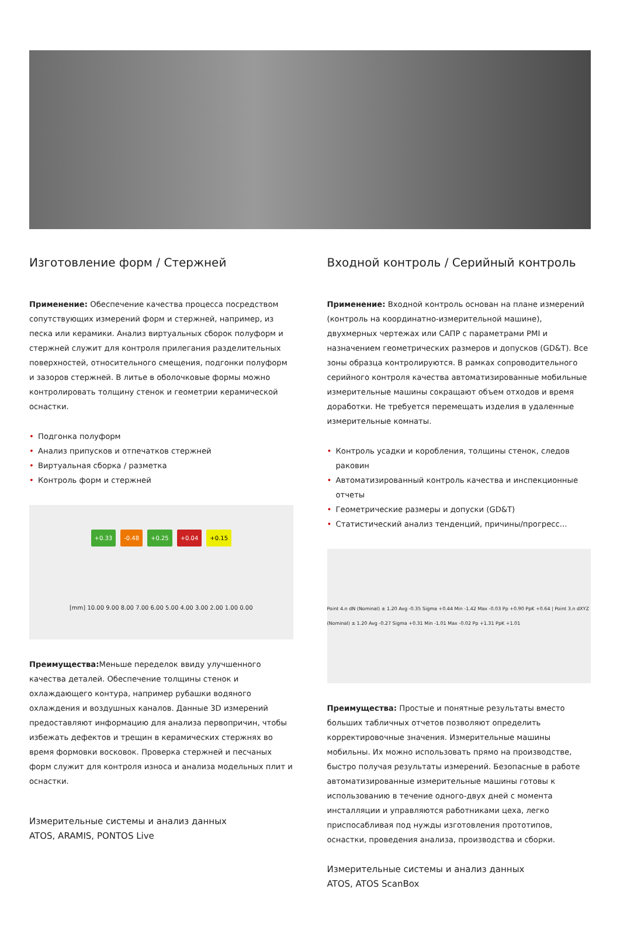Изготовление форм / Стержней
Применение: Обеспечение качества процесса посредством сопутствующих измерений форм и стержней, например, из песка или керамики. Анализ виртуальных сборок полуформ и стержней служит для контроля прилегания разделительных поверхностей, относительного смещения, подгонки полуформ и зазоров стержней. В литье в оболочковые формы можно контролировать толщину стенок и геометрии керамической оснастки.
• Подгонка полуформ
• Анализ припусков и отпечатков стержней
• Виртуальная сборка / разметка
• Контроль форм и стержней
+0.33 -0.48 +0.25 +0.04 +0.15 [mm] 10.00 9.00 8.00 7.00 6.00 5.00 4.00 3.00 2.00 1.00 0.00
Преимущества: Меньше переделок ввиду улучшенного качества деталей. Обеспечение толщины стенок и охлаждающего контура, например рубашки водяного охлаждения и воздушных каналов. Данные 3D измерений предоставляют информацию для анализа первопричин, чтобы избежать дефектов и трещин в керамических стержнях во время формовки восковок. Проверка стержней и песчаных форм служит для контроля износа и анализа модельных плит и оснастки.
Измерительные системы и анализ данных
ATOS, ARAMIS, PONTOS Live
Входной контроль / Серийный контроль
Применение: Входной контроль основан на плане измерений (контроль на координатно-измерительной машине), двухмерных чертежах или САПР с параметрами PMI и назначением геометрических размеров и допусков (GD&T). Все зоны образца контролируются. В рамках сопроводительного серийного контроля качества автоматизированные мобильные измерительные машины сокращают объем отходов и время доработки. Не требуется перемещать изделия в удаленные измерительные комнаты.
• Контроль усадки и коробления, толщины стенок, следов раковин
• Автоматизированный контроль качества и инспекционные отчеты
• Геометрические размеры и допуски (GD&T)
• Статистический анализ тенденций, причины/прогресс...
Point 4.n dN (Nominal) ± 1.20 Avg -0.35 Sigma +0.44 Min -1.42 Max -0.03 Pp +0.90 PpK +0.64 | Point 3.n dXYZ (Nominal) ± 1.20 Avg -0.27 Sigma +0.31 Min -1.01 Max -0.02 Pp +1.31 PpK +1.01
Преимущества: Простые и понятные результаты вместо больших табличных отчетов позволяют определить корректировочные значения. Измерительные машины мобильны. Их можно использовать прямо на производстве, быстро получая результаты измерений. Безопасные в работе автоматизированные измерительные машины готовы к использованию в течение одного-двух дней с момента инсталляции и управляются работниками цеха, легко приспосабливая под нужды изготовления прототипов, оснастки, проведения анализа, производства и сборки.
Измерительные системы и анализ данных
ATOS, ATOS ScanBox